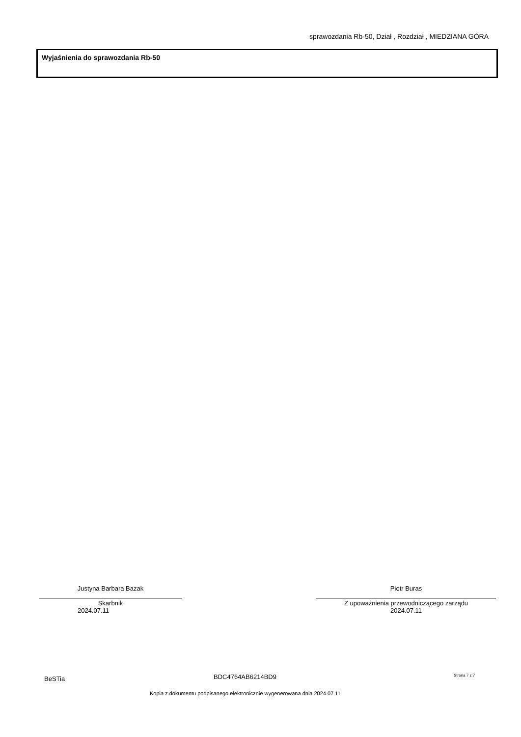sprawozdania Rb-50, Dział , Rozdział , MIEDZIANA GÓRA
Wyjaśnienia do sprawozdania Rb-50
Justyna Barbara Bazak
Skarbnik
2024.07.11
Piotr Buras
Z upoważnienia przewodniczącego zarządu
2024.07.11
BeSTia BDC4764AB6214BD9 Strona 7 z 7
Kopia z dokumentu podpisanego elektronicznie wygenerowana dnia 2024.07.11